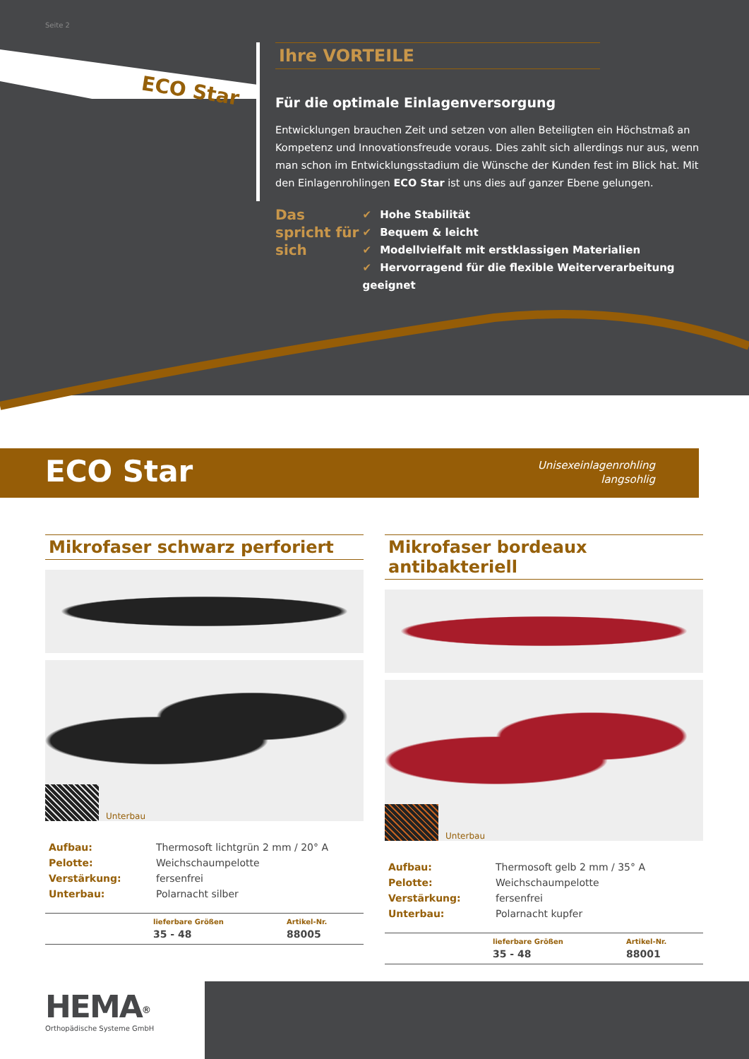Seite 2
ECO Star
Ihre VORTEILE
Für die optimale Einlagenversorgung
Entwicklungen brauchen Zeit und setzen von allen Beteiligten ein Höchstmaß an Kompetenz und Innovationsfreude voraus. Dies zahlt sich allerdings nur aus, wenn man schon im Entwicklungsstadium die Wünsche der Kunden fest im Blick hat. Mit den Einlagenrohlingen ECO Star ist uns dies auf ganzer Ebene gelungen.
Das spricht für sich
✔ Hohe Stabilität
✔ Bequem & leicht
✔ Modellvielfalt mit erstklassigen Materialien
✔ Hervorragend für die flexible Weiterverarbeitung geeignet
ECO Star
Unisexeinlagenrohling
langsohlig
Mikrofaser schwarz perforiert
Unterbau
| Aufbau: | Thermosoft lichtgrün 2 mm / 20° A |
| Pelotte: | Weichschaumpelotte |
| Verstärkung: | fersenfrei |
| Unterbau: | Polarnacht silber |
| | lieferbare Größen | Artikel-Nr. |
| --- | --- | --- |
| | 35 - 48 | 88005 |
Mikrofaser bordeaux antibakteriell
Unterbau
| Aufbau: | Thermosoft gelb 2 mm / 35° A |
| Pelotte: | Weichschaumpelotte |
| Verstärkung: | fersenfrei |
| Unterbau: | Polarnacht kupfer |
| | lieferbare Größen | Artikel-Nr. |
| --- | --- | --- |
| | 35 - 48 | 88001 |
HEMA<sup>®</sup>
Orthopädische Systeme GmbH